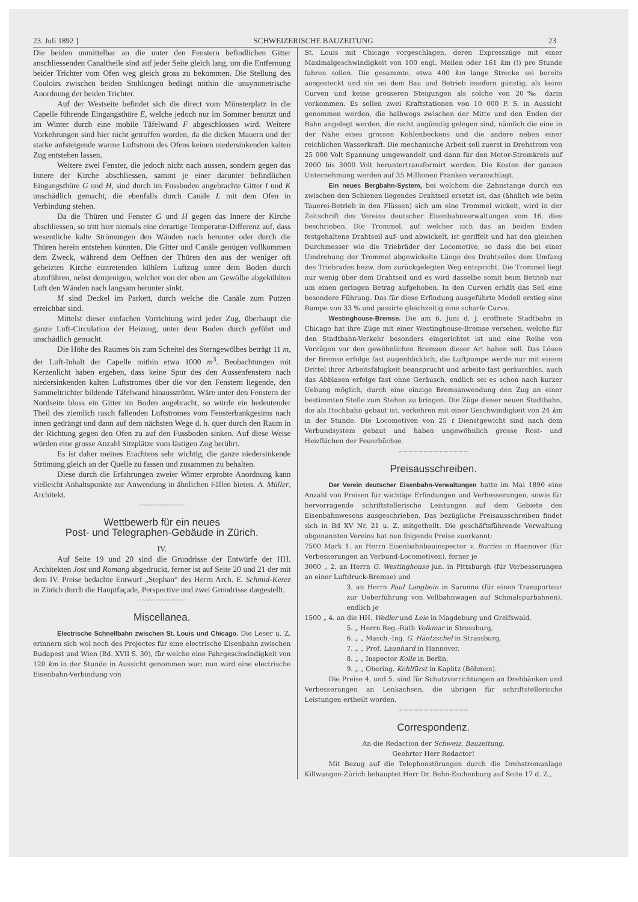23. Juli 1892 ] SCHWEIZERISCHE BAUZEITUNG 23
Die beiden unmittelbar an die unter den Fenstern befindlichen Gitter anschliessenden Canaltheile sind auf jeder Seite gleich lang, um die Entfernung beider Trichter vom Ofen weg gleich gross zu bekommen. Die Stellung des Couloirs zwischen beiden Stuhlungen bedingt mithin die unsymmetrische Anordnung der beiden Trichter.
Auf der Westseite befindet sich die direct vom Münsterplatz in die Capelle führende Eingangsthüre E, welche jedoch nur im Sommer benutzt und im Winter durch eine mobile Täfelwand F abgeschlossen wird. Weitere Vorkehrungen sind hier nicht getroffen worden, da die dicken Mauern und der starke aufsteigende warme Luftstrom des Ofens keinen niedersinkenden kalten Zug entstehen lassen.
Weitere zwei Fenster, die jedoch nicht nach aussen, sondern gegen das Innere der Kirche abschliessen, sammt je einer darunter befindlichen Eingangsthüre G und H, sind durch im Fussboden angebrachte Gitter I und K unschädlich gemacht, die ebenfalls durch Canäle L mit dem Ofen in Verbindung stehen.
Da die Thüren und Fenster G und H gegen das Innere der Kirche abschliessen, so tritt hier niemals eine derartige Temperatur-Differenz auf, dass wesentliche kalte Strömungen den Wänden nach herunter oder durch die Thüren herein entstehen könnten. Die Gitter und Canäle genügen vollkommen dem Zweck, während dem Oeffnen der Thüren den aus der weniger oft geheizten Kirche eintretenden kühlern Luftzug unter dem Boden durch abzuführen, nebst demjenigen, welcher von der oben am Gewölbe abgekühlten Luft den Wänden nach langsam herunter sinkt.
M sind Deckel im Parkett, durch welche die Canäle zum Putzen erreichbar sind.
Mittelst dieser einfachen Vorrichtung wird jeder Zug, überhaupt die ganze Luft-Circulation der Heizung, unter dem Boden durch geführt und unschädlich gemacht.
Die Höhe des Raumes bis zum Scheitel des Sterngewölbes beträgt 11 m, der Luft-Inhalt der Capelle mithin etwa 1000 m<sup>3</sup>. Beobachtungen mit Kerzenlicht haben ergeben, dass keine Spur des den Aussenfenstern nach niedersinkenden kalten Luftstromes über die vor den Fenstern liegende, den Sammeltrichter bildende Täfelwand hinausströmt. Wäre unter den Fenstern der Nordseite bloss ein Gitter im Boden angebracht, so würde ein bedeutender Theil des ziemlich rasch fallenden Luftstromes vom Fensterbankgesims nach innen gedrängt und dann auf dem nächsten Wege d. h. quer durch den Raum in der Richtung gegen den Ofen zu auf den Fussboden sinken. Auf diese Weise würden eine grosse Anzahl Sitzplätze vom lästigen Zug berührt.
Es ist daher meines Erachtens sehr wichtig, die ganze niedersinkende Strömung gleich an der Quelle zu fassen und zusammen zu behalten.
Diese durch die Erfahrungen zweier Winter erprobte Anordnung kann vielleicht Anhaltspunkte zur Anwendung in ähnlichen Fällen bieten. A. Müller, Architekt.
~~~~~~~~~~~~~~
Wettbewerb für ein neues
Post- und Telegraphen-Gebäude in Zürich.
IV.
Auf Seite 19 und 20 sind die Grundrisse der Entwürfe der HH. Architekten Jost und Romang abgedruckt, ferner ist auf Seite 20 und 21 der mit dem IV. Preise bedachte Entwurf „Stephan“ des Herrn Arch. E. Schmid-Kerez in Zürich durch die Hauptfaçade, Perspective und zwei Grundrisse dargestellt.
~~~~~~~~~~~~~~
Miscellanea.
Electrische Schnellbahn zwischen St. Louis und Chicago. Die Leser u. Z. erinnern sich wol noch des Projectes für eine electrische Eisenbahn zwischen Budapest und Wien (Bd. XVII S. 30), für welche eine Fahrgeschwindigkeit von 120 km in der Stunde in Aussicht genommen war; nun wird eine electrische Eisenbahn-Verbindung von
St. Louis mit Chicago vorgeschlagen, deren Expresszüge mit einer Maximalgeschwindigkeit von 100 engl. Meilen oder 161 km (!) pro Stunde fahren sollen. Die gesammte, etwa 400 km lange Strecke sei bereits ausgesteckt und sie sei dem Bau und Betrieb insofern günstig, als keine Curven und keine grösseren Steigungen als solche von 20‰ darin vorkommen. Es sollen zwei Kraftstationen von 10 000 P. S. in Aussicht genommen werden, die halbwegs zwischen der Mitte und den Enden der Bahn angelegt werden, die nicht ungünstig gelegen sind, nämlich die eine in der Nähe eines grossen Kohlenbeckens und die andere neben einer reichlichen Wasserkraft. Die mechanische Arbeit soll zuerst in Drehstrom von 25 000 Volt Spannung umgewandelt und dann für den Motor-Stromkreis auf 2000 bis 3000 Volt heruntertransformirt werden. Die Kosten der ganzen Unternehmung werden auf 35 Millionen Franken veranschlagt.
Ein neues Bergbahn-System, bei welchem die Zahnstange durch ein zwischen den Schienen liegendes Drahtseil ersetzt ist, das (ähnlich wie beim Tauerei-Betrieb in den Flüssen) sich um eine Trommel wickelt, wird in der Zeitschrift des Vereins deutscher Eisenbahnverwaltungen vom 16. dies beschrieben. Die Trommel, auf welcher sich das an beiden Enden festgehaltene Drahtseil auf- und abwickelt, ist geriffelt und hat den gleichen Durchmesser wie die Triebräder der Locomotive, so dass die bei einer Umdrehung der Trommel abgewickelte Länge des Drahtseiles dem Umfang des Triebrades bezw. dem zurückgelegten Weg entspricht. Die Trommel liegt nur wenig über dem Drahtseil und es wird dasselbe somit beim Betrieb nur um einen geringen Betrag aufgehoben. In den Curven erhält das Seil eine besondere Führung. Das für diese Erfindung ausgeführte Modell erstieg eine Rampe von 33 % und passirte gleichzeitig eine scharfe Curve.
Westinghouse-Bremse. Die am 6. Juni d. J. eröffnete Stadtbahn in Chicago hat ihre Züge mit einer Westinghouse-Bremse versehen, welche für den Stadtbahn-Verkehr besonders eingerichtet ist und eine Reihe von Vorzügen vor den gewöhnlichen Bremsen dieser Art haben soll. Das Lösen der Bremse erfolge fast augenblicklich, die Luftpumpe werde nur mit einem Drittel ihrer Arbeitsfähigkeit beansprucht und arbeite fast geräuschlos, auch das Abblasen erfolge fast ohne Geräusch, endlich sei es schon nach kurzer Uebung möglich, durch eine einzige Bremsanwendung den Zug an einer bestimmten Stelle zum Stehen zu bringen. Die Züge dieser neuen Stadtbahn, die als Hochbahn gebaut ist, verkehren mit einer Geschwindigkeit von 24 km in der Stunde. Die Locomotiven von 25 t Dienstgewicht sind nach dem Verbundsystem gebaut und haben ungewöhnlich grosse Rost- und Heizflächen der Feuerbüchse.
~~~~~~~~~~~~~~
Preisausschreiben.
Der Verein deutscher Eisenbahn-Verwaltungen hatte im Mai 1890 eine Anzahl von Preisen für wichtige Erfindungen und Verbesserungen, sowie für hervorragende schriftstellerische Leistungen auf dem Gebiete des Eisenbahnwesens ausgeschrieben. Das bezügliche Preisausschreiben findet sich in Bd XV Nr. 21 u. Z. mitgetheilt. Die geschäftsführende Verwaltung obgenannten Vereins hat nun folgende Preise zuerkannt:
7500 Mark 1. an Herrn Eisenbahnbauinspector v. Borries in Hannover (für Verbesserungen an Verbund-Locomotiven), ferner je
3000 „ 2. an Herrn G. Westinghouse jun. in Pittsburgh (für Verbesserungen an einer Luftdruck-Bremse) und
3. an Herrn Paul Langbein in Saronno (für einen Transporteur zur Ueberführung von Vollbahnwagen auf Schmalspurbahnen), endlich je
1500 „ 4. an die HH. Wedler und Leie in Magdeburg und Greifswald,
5. „ Herrn Reg.-Rath Volkmar in Strassburg,
6. „ „ Masch.-Ing. G. Häntzschel in Strassburg,
7. „ „ Prof. Launhard in Hannover,
8. „ „ Inspector Kolle in Berlin,
9. „ „ Obering. Kohlfürst in Kaplitz (Böhmen).
Die Preise 4. und 5. sind für Schutzvorrichtungen an Drehbänken und Verbesserungen an Lenkachsen, die übrigen für schriftstellerische Leistungen ertheilt worden.
~~~~~~~~~~~~~~
Correspondenz.
An die Redaction der Schweiz. Bauzeitung.
Geehrter Herr Redactor!
Mit Bezug auf die Telephonstörungen durch die Drehstromanlage Killwangen-Zürich behauptet Herr Dr. Behn-Eschenburg auf Seite 17 d. Z.,